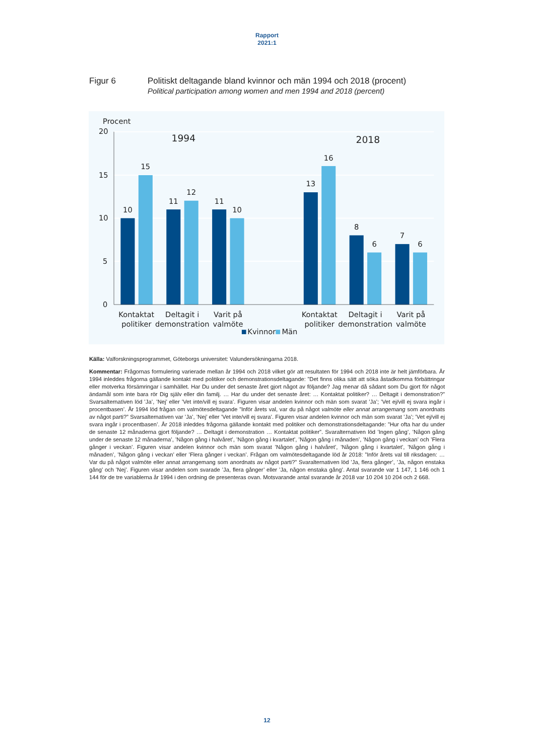Rapport
2021:1
Figur 6 Politiskt deltagande bland kvinnor och män 1994 och 2018 (procent)
Political participation among women and men 1994 and 2018 (percent)
Procent
20
15
10
5
0
10
15
11
12
11
10
13
16
8
6
7
6
1994
2018
Kontaktat
politiker
Deltagit i
demonstration
Varit på
valmöte
Kontaktat
politiker
Deltagit i
demonstration
Varit på
valmöte
Kvinnor
Män
Källa: Valforskningsprogrammet, Göteborgs universitet: Valundersökningarna 2018.
Kommentar: Frågornas formulering varierade mellan år 1994 och 2018 vilket gör att resultaten för 1994 och 2018 inte är helt jämförbara. År 1994 inleddes frågorna gällande kontakt med politiker och demonstrationsdeltagande: ”Det finns olika sätt att söka åstadkomma förbättringar eller motverka försämringar i samhället. Har Du under det senaste året gjort något av följande? Jag menar då sådant som Du gjort för något ändamål som inte bara rör Dig själv eller din familj. … Har du under det senaste året: … Kontaktat politiker? … Deltagit i demonstration?” Svarsalternativen löd ’Ja’, ’Nej’ eller ’Vet inte/vill ej svara’. Figuren visar andelen kvinnor och män som svarat ’Ja’; ’Vet ej/vill ej svara ingår i procentbasen’. År 1994 löd frågan om valmötesdeltagande ”Inför årets val, var du på något valmöte eller annat arrangemang som anordnats av något parti?” Svarsalternativen var ’Ja’, ’Nej’ eller ’Vet inte/vill ej svara’. Figuren visar andelen kvinnor och män som svarat ’Ja’; ’Vet ej/vill ej svara ingår i procentbasen’. År 2018 inleddes frågorna gällande kontakt med politiker och demonstrationsdeltagande: ”Hur ofta har du under de senaste 12 månaderna gjort följande? … Deltagit i demonstration … Kontaktat politiker”. Svaralternativen löd ’Ingen gång’, ’Någon gång under de senaste 12 månaderna’, ’Någon gång i halvåret’, ’Någon gång i kvartalet’, ’Någon gång i månaden’, ’Någon gång i veckan’ och ’Flera gånger i veckan’. Figuren visar andelen kvinnor och män som svarat ’Någon gång i halvåret’, ’Någon gång i kvartalet’, ’Någon gång i månaden’, ’Någon gång i veckan’ eller ’Flera gånger i veckan’. Frågan om valmötesdeltagande löd år 2018: ”Inför årets val till riksdagen: … Var du på något valmöte eller annat arrangemang som anordnats av något parti?” Svaralternativen löd ’Ja, flera gånger’, ’Ja, någon enstaka gång’ och ’Nej’. Figuren visar andelen som svarade ’Ja, flera gånger’ eller ’Ja, någon enstaka gång’. Antal svarande var 1 147, 1 146 och 1 144 för de tre variablerna år 1994 i den ordning de presenteras ovan. Motsvarande antal svarande år 2018 var 10 204 10 204 och 2 668.
12